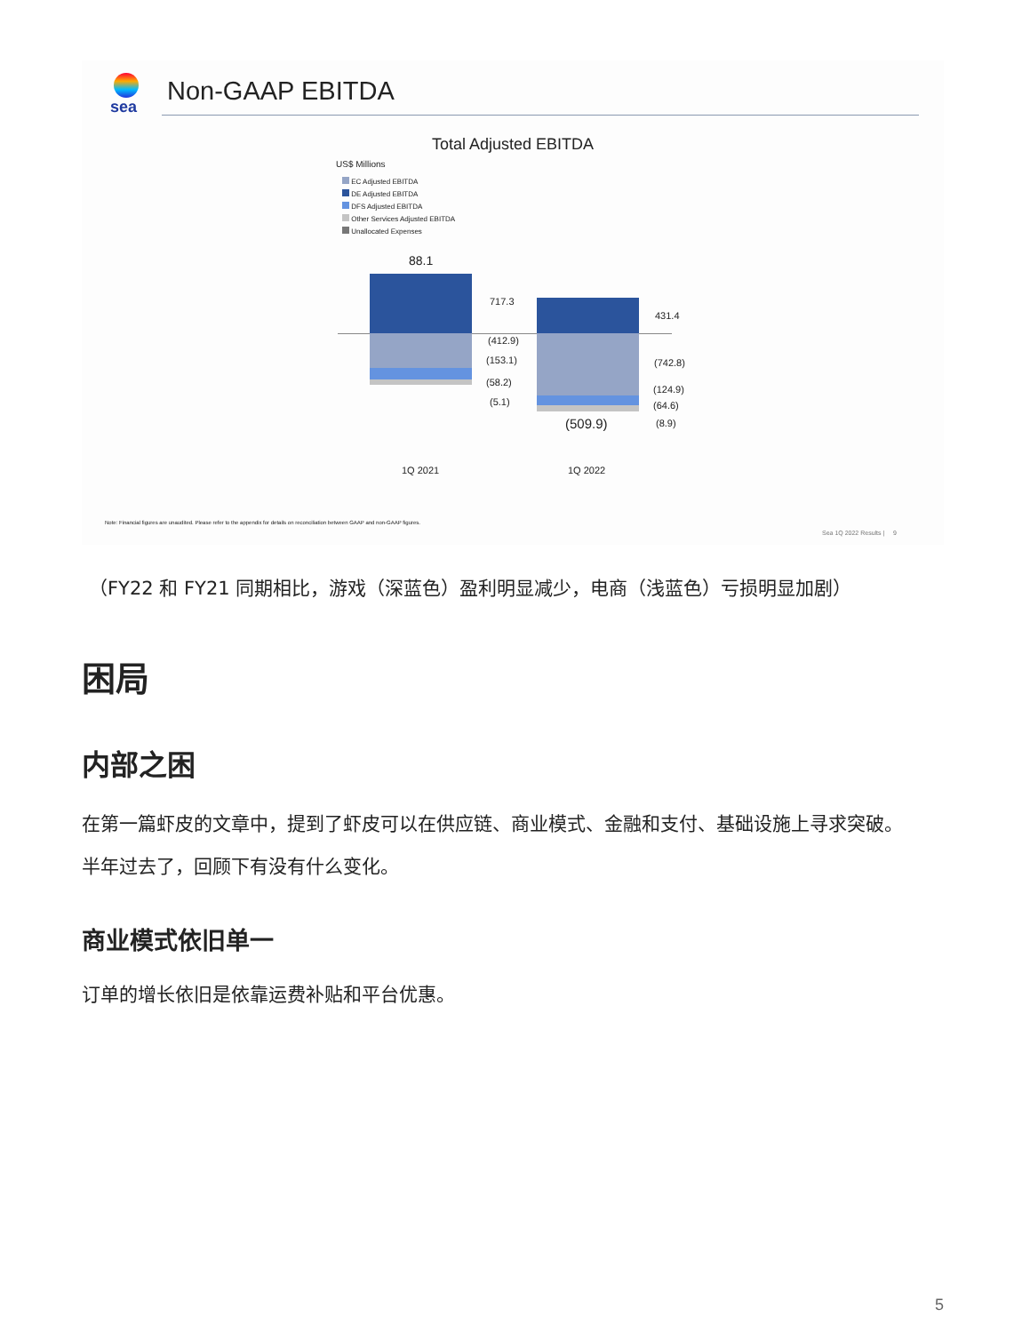sea Non-GAAP EBITDA
Total Adjusted EBITDA
US$ Millions
EC Adjusted EBITDA
DE Adjusted EBITDA
DFS Adjusted EBITDA
Other Services Adjusted EBITDA
Unallocated Expenses
88.1
717.3
(412.9)
(153.1)
(58.2)
(5.1)
431.4
(742.8)
(124.9)
(64.6)
(8.9)
(509.9)
1Q 2021 1Q 2022
Note: Financial figures are unaudited. Please refer to the appendix for details on reconciliation between GAAP and non-GAAP figures.
Sea 1Q 2022 Results | 9
（FY22 和 FY21 同期相比，游戏（深蓝色）盈利明显减少，电商（浅蓝色）亏损明显加剧）
困局
内部之困
在第一篇虾皮的文章中，提到了虾皮可以在供应链、商业模式、金融和支付、基础设施上寻求突破。
半年过去了，回顾下有没有什么变化。
商业模式依旧单一
订单的增长依旧是依靠运费补贴和平台优惠。
5